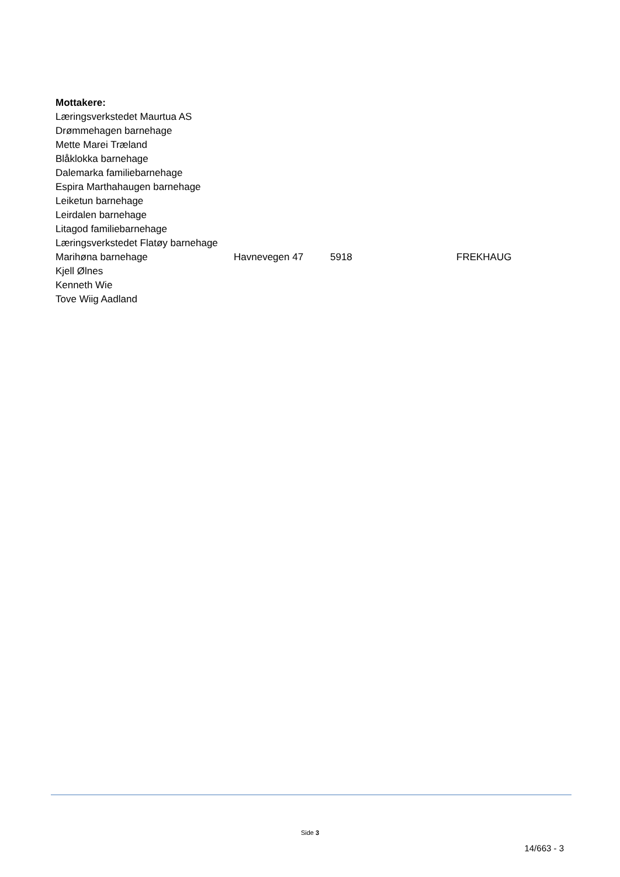Mottakere:
Læringsverkstedet Maurtua AS
Drømmehagen barnehage
Mette Marei Træland
Blåklokka barnehage
Dalemarka familiebarnehage
Espira Marthahaugen barnehage
Leiketun barnehage
Leirdalen barnehage
Litagod familiebarnehage
Læringsverkstedet Flatøy barnehage
Marihøna barnehage Havnevegen 47 5918 FREKHAUG
Kjell Ølnes
Kenneth Wie
Tove Wiig Aadland
Side 3
14/663 - 3